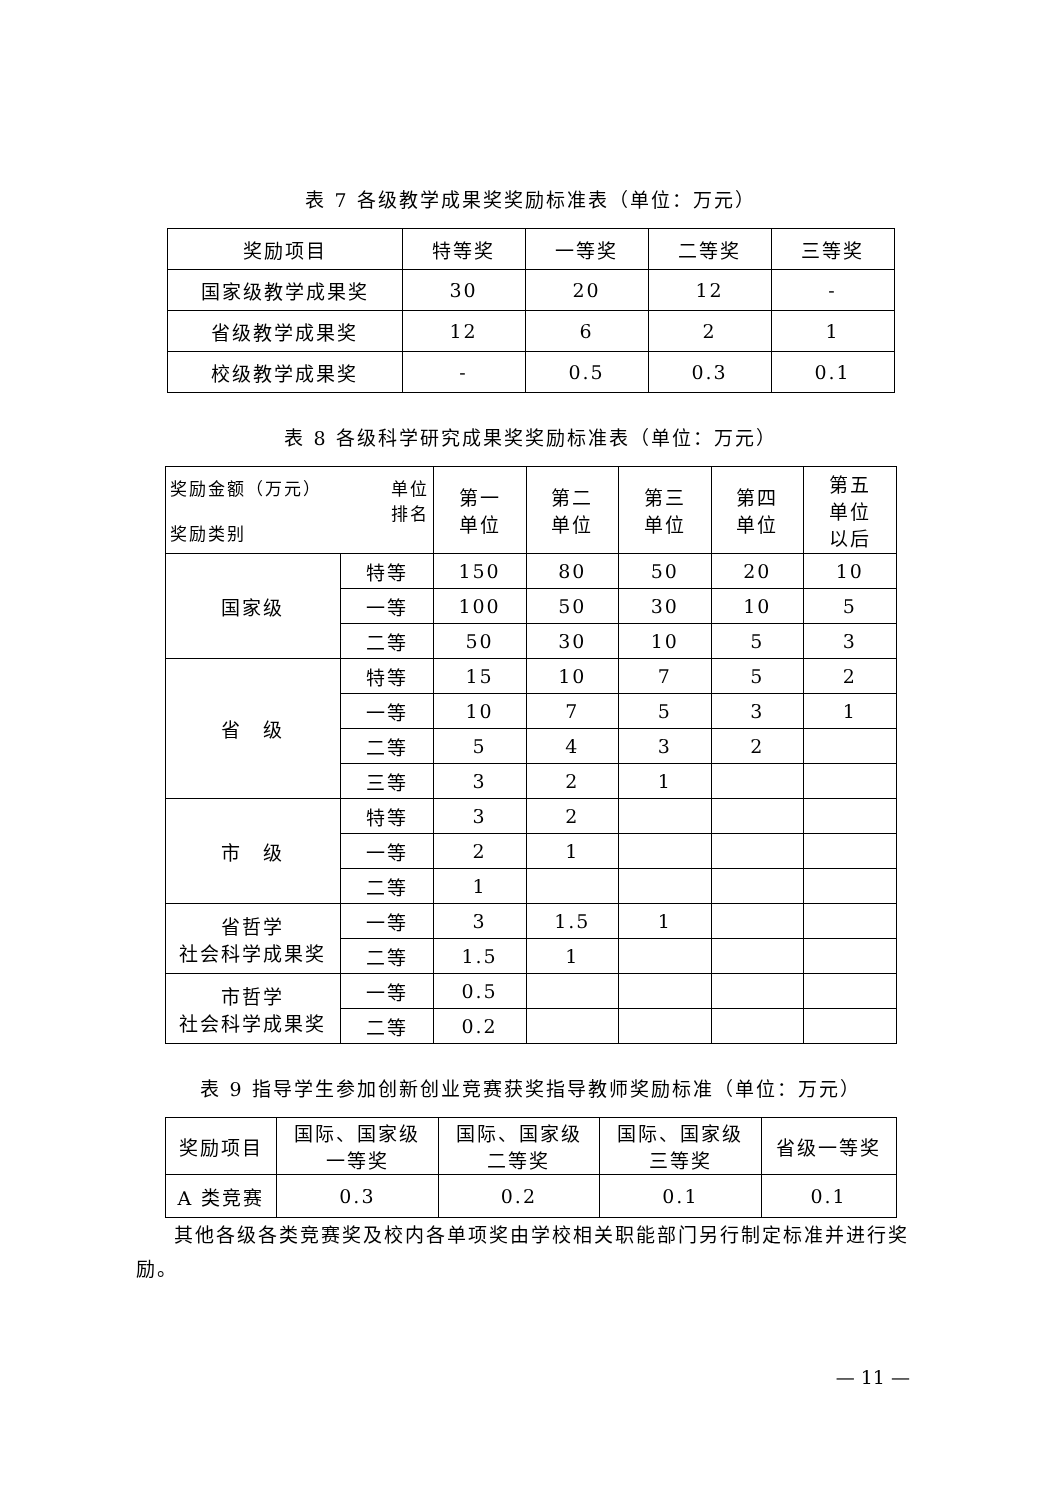表 7 各级教学成果奖奖励标准表（单位：万元）
| 奖励项目 | 特等奖 | 一等奖 | 二等奖 | 三等奖 |
| --- | --- | --- | --- | --- |
| 国家级教学成果奖 | 30 | 20 | 12 | - |
| 省级教学成果奖 | 12 | 6 | 2 | 1 |
| 校级教学成果奖 | - | 0.5 | 0.3 | 0.1 |
表 8 各级科学研究成果奖奖励标准表（单位：万元）
| 奖励金额（万元） 单位 排名 奖励类别 | | 第一 单位 | 第二 单位 | 第三 单位 | 第四 单位 | 第五 单位 以后 |
| --- | --- | --- | --- | --- | --- | --- |
| 国家级 | 特等 | 150 | 80 | 50 | 20 | 10 |
| | 一等 | 100 | 50 | 30 | 10 | 5 |
| | 二等 | 50 | 30 | 10 | 5 | 3 |
| 省 级 | 特等 | 15 | 10 | 7 | 5 | 2 |
| | 一等 | 10 | 7 | 5 | 3 | 1 |
| | 二等 | 5 | 4 | 3 | 2 | |
| | 三等 | 3 | 2 | 1 | | |
| 市 级 | 特等 | 3 | 2 | | | |
| | 一等 | 2 | 1 | | | |
| | 二等 | 1 | | | | |
| 省哲学 社会科学成果奖 | 一等 | 3 | 1.5 | 1 | | |
| | 二等 | 1.5 | 1 | | | |
| 市哲学 社会科学成果奖 | 一等 | 0.5 | | | | |
| | 二等 | 0.2 | | | | |
表 9 指导学生参加创新创业竞赛获奖指导教师奖励标准（单位：万元）
| 奖励项目 | 国际、国家级 一等奖 | 国际、国家级 二等奖 | 国际、国家级 三等奖 | 省级一等奖 |
| --- | --- | --- | --- | --- |
| A 类竞赛 | 0.3 | 0.2 | 0.1 | 0.1 |
其他各级各类竞赛奖及校内各单项奖由学校相关职能部门另行制定标准并进行奖励。
— 11 —